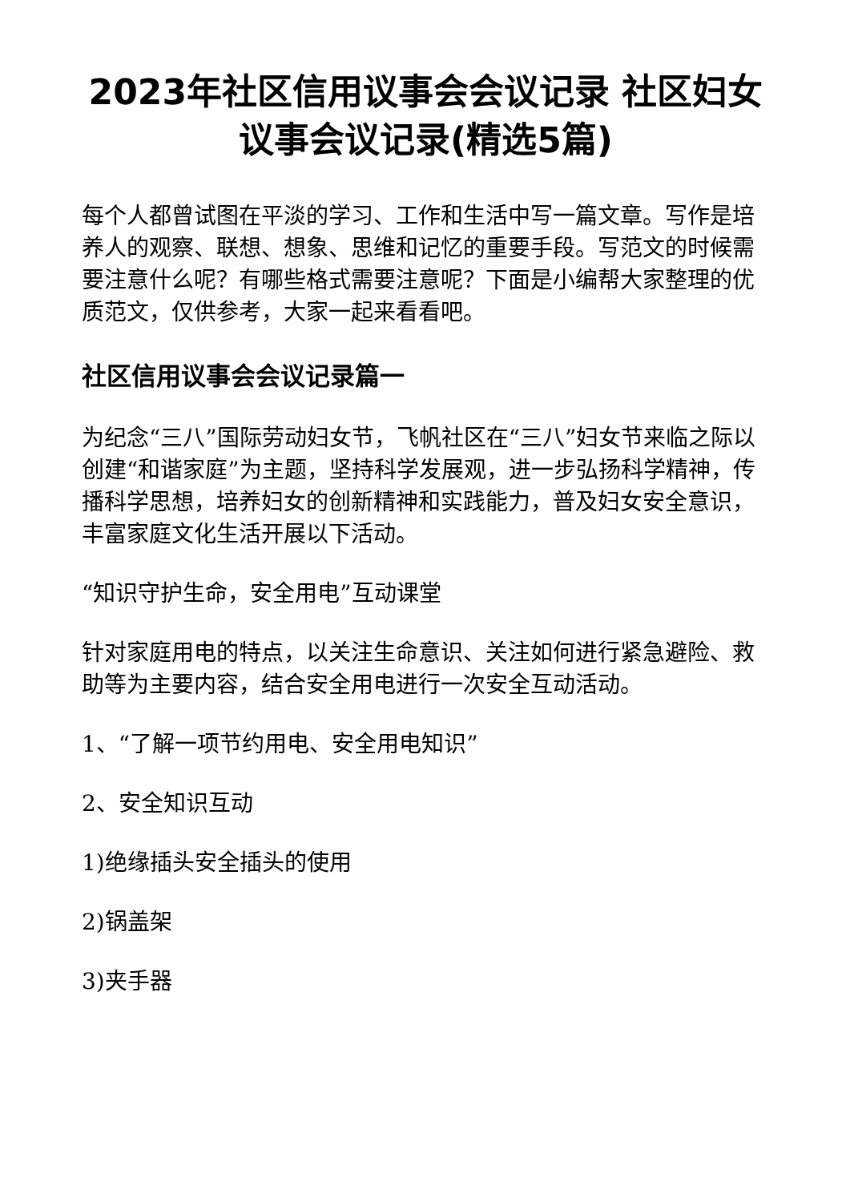2023年社区信用议事会会议记录 社区妇女议事会议记录(精选5篇)
每个人都曾试图在平淡的学习、工作和生活中写一篇文章。写作是培养人的观察、联想、想象、思维和记忆的重要手段。写范文的时候需要注意什么呢？有哪些格式需要注意呢？下面是小编帮大家整理的优质范文，仅供参考，大家一起来看看吧。
社区信用议事会会议记录篇一
为纪念“三八”国际劳动妇女节，飞帆社区在“三八”妇女节来临之际以创建“和谐家庭”为主题，坚持科学发展观，进一步弘扬科学精神，传播科学思想，培养妇女的创新精神和实践能力，普及妇女安全意识，丰富家庭文化生活开展以下活动。
“知识守护生命，安全用电”互动课堂
针对家庭用电的特点，以关注生命意识、关注如何进行紧急避险、救助等为主要内容，结合安全用电进行一次安全互动活动。
1、“了解一项节约用电、安全用电知识”
2、安全知识互动
1)绝缘插头安全插头的使用
2)锅盖架
3)夹手器